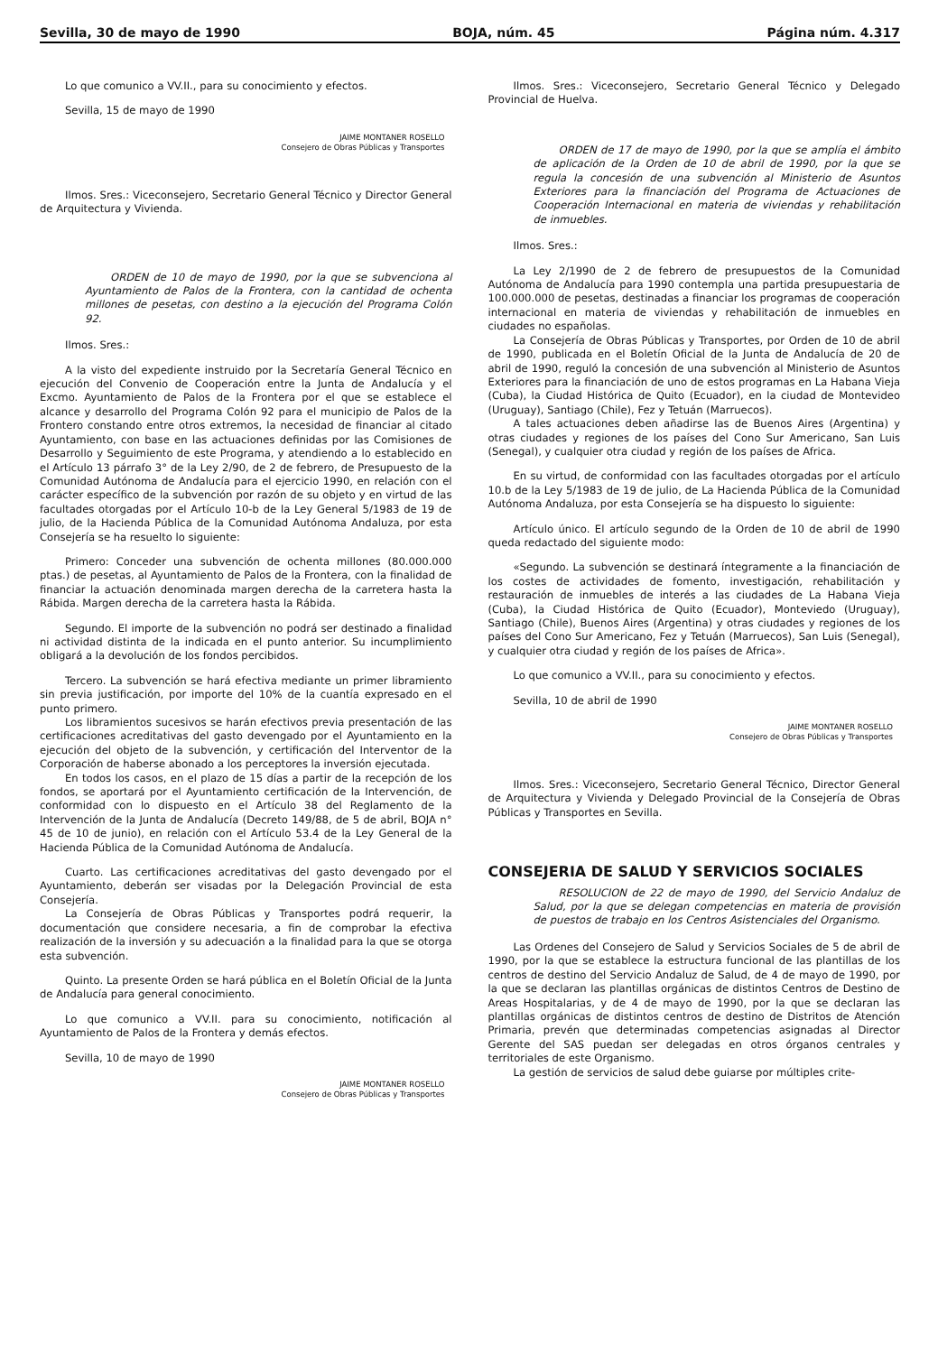Sevilla, 30 de mayo de 1990 BOJA, núm. 45 Página núm. 4.317
Lo que comunico a VV.II., para su conocimiento y efectos.
Sevilla, 15 de mayo de 1990
JAIME MONTANER ROSELLO
Consejero de Obras Públicas y Transportes
Ilmos. Sres.: Viceconsejero, Secretario General Técnico y Director General de Arquitectura y Vivienda.
ORDEN de 10 de mayo de 1990, por la que se subvenciona al Ayuntamiento de Palos de la Frontera, con la cantidad de ochenta millones de pesetas, con destino a la ejecución del Programa Colón 92.
Ilmos. Sres.:
A la visto del expediente instruido por la Secretaría General Técnico en ejecución del Convenio de Cooperación entre la Junta de Andalucía y el Excmo. Ayuntamiento de Palos de la Frontera por el que se establece el alcance y desarrollo del Programa Colón 92 para el municipio de Palos de la Frontero constando entre otros extremos, la necesidad de financiar al citado Ayuntamiento, con base en las actuaciones definidas por las Comisiones de Desarrollo y Seguimiento de este Programa, y atendiendo a lo establecido en el Artículo 13 párrafo 3° de la Ley 2/90, de 2 de febrero, de Presupuesto de la Comunidad Autónoma de Andalucía para el ejercicio 1990, en relación con el carácter específico de la subvención por razón de su objeto y en virtud de las facultades otorgadas por el Artículo 10-b de la Ley General 5/1983 de 19 de julio, de la Hacienda Pública de la Comunidad Autónoma Andaluza, por esta Consejería se ha resuelto lo siguiente:
Primero: Conceder una subvención de ochenta millones (80.000.000 ptas.) de pesetas, al Ayuntamiento de Palos de la Frontera, con la finalidad de financiar la actuación denominada margen derecha de la carretera hasta la Rábida. Margen derecha de la carretera hasta la Rábida.
Segundo. El importe de la subvención no podrá ser destinado a finalidad ni actividad distinta de la indicada en el punto anterior. Su incumplimiento obligará a la devolución de los fondos percibidos.
Tercero. La subvención se hará efectiva mediante un primer libramiento sin previa justificación, por importe del 10% de la cuantía expresado en el punto primero.
Los libramientos sucesivos se harán efectivos previa presentación de las certificaciones acreditativas del gasto devengado por el Ayuntamiento en la ejecución del objeto de la subvención, y certificación del Interventor de la Corporación de haberse abonado a los perceptores la inversión ejecutada.
En todos los casos, en el plazo de 15 días a partir de la recepción de los fondos, se aportará por el Ayuntamiento certificación de la Intervención, de conformidad con lo dispuesto en el Artículo 38 del Reglamento de la Intervención de la Junta de Andalucía (Decreto 149/88, de 5 de abril, BOJA n° 45 de 10 de junio), en relación con el Artículo 53.4 de la Ley General de la Hacienda Pública de la Comunidad Autónoma de Andalucía.
Cuarto. Las certificaciones acreditativas del gasto devengado por el Ayuntamiento, deberán ser visadas por la Delegación Provincial de esta Consejería.
La Consejería de Obras Públicas y Transportes podrá requerir, la documentación que considere necesaria, a fin de comprobar la efectiva realización de la inversión y su adecuación a la finalidad para la que se otorga esta subvención.
Quinto. La presente Orden se hará pública en el Boletín Oficial de la Junta de Andalucía para general conocimiento.
Lo que comunico a VV.II. para su conocimiento, notificación al Ayuntamiento de Palos de la Frontera y demás efectos.
Sevilla, 10 de mayo de 1990
JAIME MONTANER ROSELLO
Consejero de Obras Públicas y Transportes
Ilmos. Sres.: Viceconsejero, Secretario General Técnico y Delegado Provincial de Huelva.
ORDEN de 17 de mayo de 1990, por la que se amplía el ámbito de aplicación de la Orden de 10 de abril de 1990, por la que se regula la concesión de una subvención al Ministerio de Asuntos Exteriores para la financiación del Programa de Actuaciones de Cooperación Internacional en materia de viviendas y rehabilitación de inmuebles.
Ilmos. Sres.:
La Ley 2/1990 de 2 de febrero de presupuestos de la Comunidad Autónoma de Andalucía para 1990 contempla una partida presupuestaria de 100.000.000 de pesetas, destinadas a financiar los programas de cooperación internacional en materia de viviendas y rehabilitación de inmuebles en ciudades no españolas.
La Consejería de Obras Públicas y Transportes, por Orden de 10 de abril de 1990, publicada en el Boletín Oficial de la Junta de Andalucía de 20 de abril de 1990, reguló la concesión de una subvención al Ministerio de Asuntos Exteriores para la financiación de uno de estos programas en La Habana Vieja (Cuba), la Ciudad Histórica de Quito (Ecuador), en la ciudad de Montevideo (Uruguay), Santiago (Chile), Fez y Tetuán (Marruecos).
A tales actuaciones deben añadirse las de Buenos Aires (Argentina) y otras ciudades y regiones de los países del Cono Sur Americano, San Luis (Senegal), y cualquier otra ciudad y región de los países de Africa.
En su virtud, de conformidad con las facultades otorgadas por el artículo 10.b de la Ley 5/1983 de 19 de julio, de La Hacienda Pública de la Comunidad Autónoma Andaluza, por esta Consejería se ha dispuesto lo siguiente:
Artículo único. El artículo segundo de la Orden de 10 de abril de 1990 queda redactado del siguiente modo:
«Segundo. La subvención se destinará íntegramente a la financiación de los costes de actividades de fomento, investigación, rehabilitación y restauración de inmuebles de interés a las ciudades de La Habana Vieja (Cuba), la Ciudad Histórica de Quito (Ecuador), Monteviedo (Uruguay), Santiago (Chile), Buenos Aires (Argentina) y otras ciudades y regiones de los países del Cono Sur Americano, Fez y Tetuán (Marruecos), San Luis (Senegal), y cualquier otra ciudad y región de los países de Africa».
Lo que comunico a VV.II., para su conocimiento y efectos.
Sevilla, 10 de abril de 1990
JAIME MONTANER ROSELLO
Consejero de Obras Públicas y Transportes
Ilmos. Sres.: Viceconsejero, Secretario General Técnico, Director General de Arquitectura y Vivienda y Delegado Provincial de la Consejería de Obras Públicas y Transportes en Sevilla.
CONSEJERIA DE SALUD Y SERVICIOS SOCIALES
RESOLUCION de 22 de mayo de 1990, del Servicio Andaluz de Salud, por la que se delegan competencias en materia de provisión de puestos de trabajo en los Centros Asistenciales del Organismo.
Las Ordenes del Consejero de Salud y Servicios Sociales de 5 de abril de 1990, por la que se establece la estructura funcional de las plantillas de los centros de destino del Servicio Andaluz de Salud, de 4 de mayo de 1990, por la que se declaran las plantillas orgánicas de distintos Centros de Destino de Areas Hospitalarias, y de 4 de mayo de 1990, por la que se declaran las plantillas orgánicas de distintos centros de destino de Distritos de Atención Primaria, prevén que determinadas competencias asignadas al Director Gerente del SAS puedan ser delegadas en otros órganos centrales y territoriales de este Organismo.
La gestión de servicios de salud debe guiarse por múltiples crite-